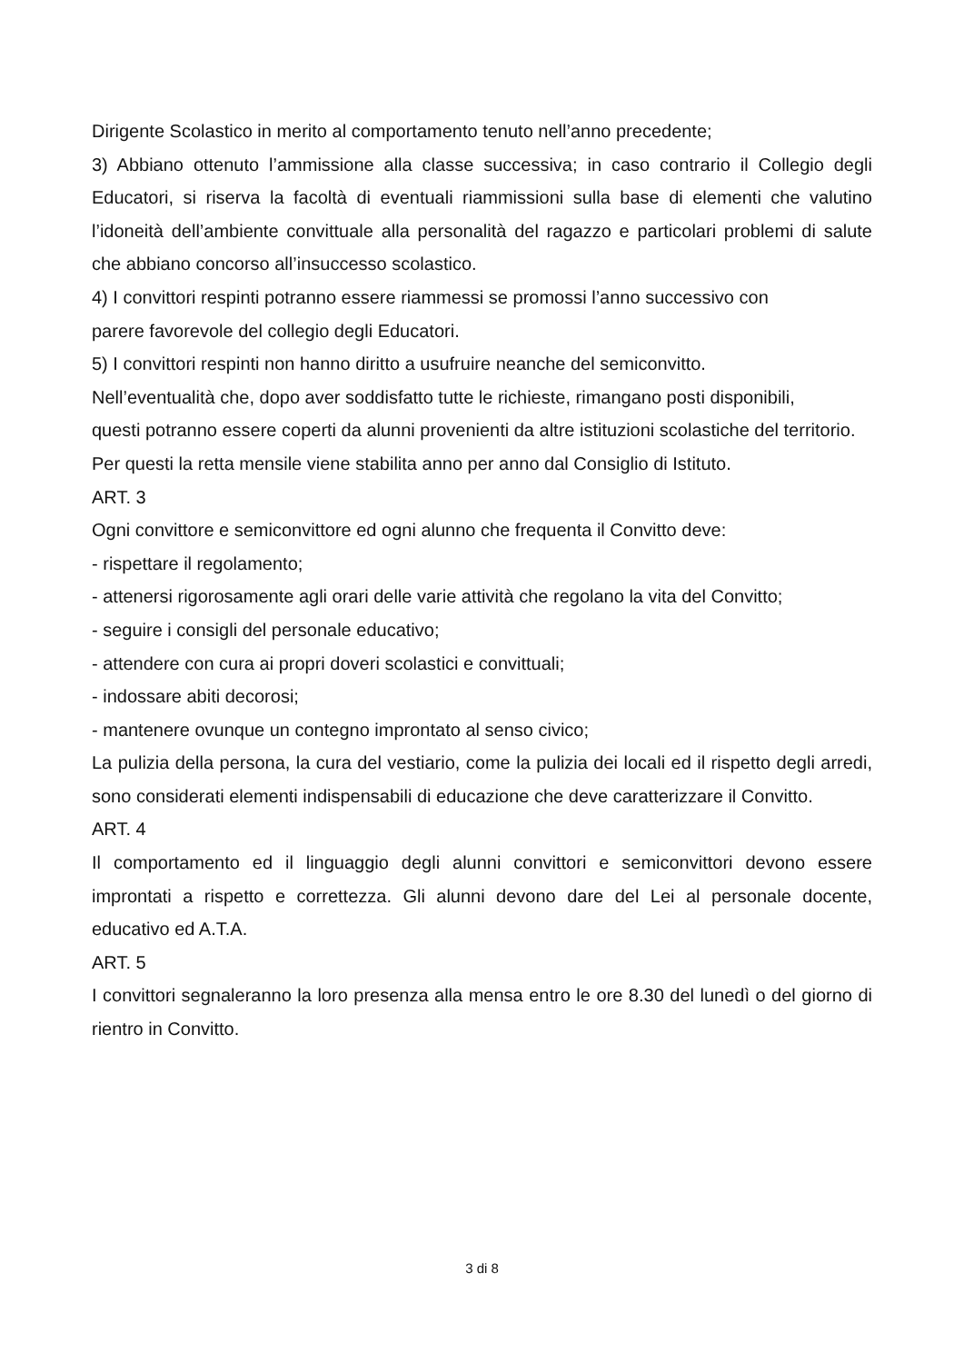Dirigente Scolastico in merito al comportamento tenuto nell’anno precedente;
3) Abbiano ottenuto l’ammissione alla classe successiva; in caso contrario il Collegio degli Educatori, si riserva la facoltà di eventuali riammissioni sulla base di elementi che valutino l’idoneità dell’ambiente convittuale alla personalità del ragazzo e particolari problemi di salute che abbiano concorso all’insuccesso scolastico.
4) I convittori respinti potranno essere riammessi se promossi l’anno successivo con
parere favorevole del collegio degli Educatori.
5) I convittori respinti non hanno diritto a usufruire neanche del semiconvitto.
Nell’eventualità che, dopo aver soddisfatto tutte le richieste, rimangano posti disponibili,
questi potranno essere coperti da alunni provenienti da altre istituzioni scolastiche del territorio.
Per questi la retta mensile viene stabilita anno per anno dal Consiglio di Istituto.
ART. 3
Ogni convittore e semiconvittore ed ogni alunno che frequenta il Convitto deve:
- rispettare il regolamento;
- attenersi rigorosamente agli orari delle varie attività che regolano la vita del Convitto;
- seguire i consigli del personale educativo;
- attendere con cura ai propri doveri scolastici e convittuali;
- indossare abiti decorosi;
- mantenere ovunque un contegno improntato al senso civico;
La pulizia della persona, la cura del vestiario, come la pulizia dei locali ed il rispetto degli arredi, sono considerati elementi indispensabili di educazione che deve caratterizzare il Convitto.
ART. 4
Il comportamento ed il linguaggio degli alunni convittori e semiconvittori devono essere improntati a rispetto e correttezza. Gli alunni devono dare del Lei al personale docente, educativo ed A.T.A.
ART. 5
I convittori segnaleranno la loro presenza alla mensa entro le ore 8.30 del lunedì o del giorno di rientro in Convitto.
3 di 8